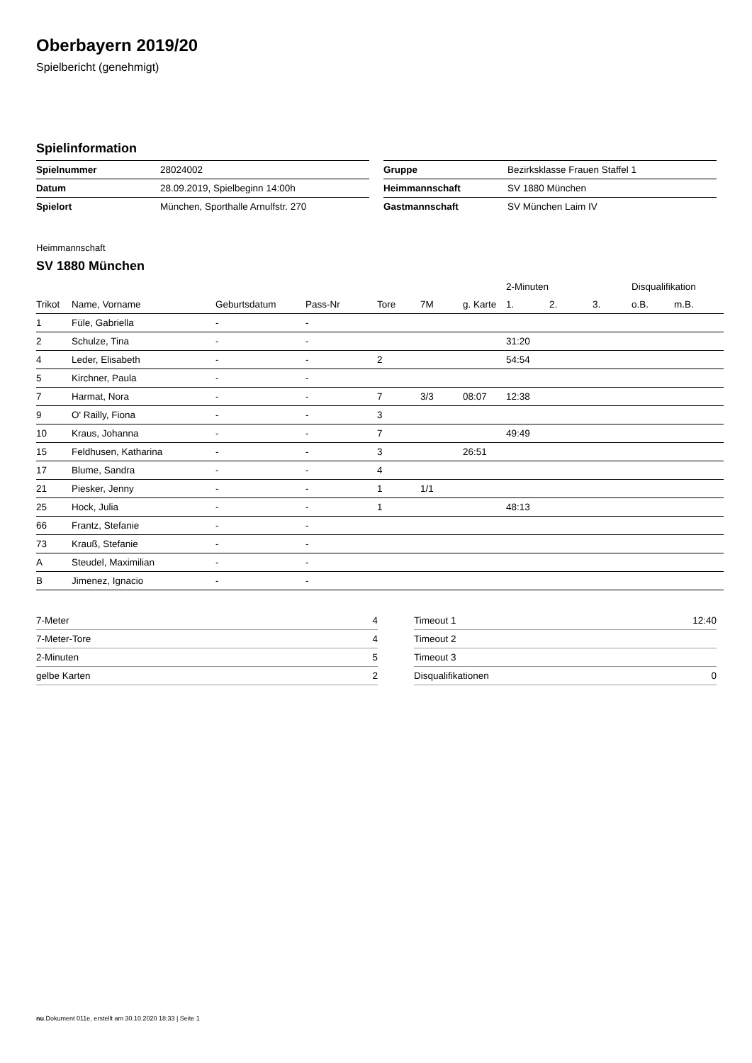Oberbayern 2019/20
Spielbericht (genehmigt)
Spielinformation
| Spielnummer | 28024002 |
| Datum | 28.09.2019, Spielbeginn 14:00h |
| Spielort | München, Sporthalle Arnulfstr. 270 |
| Gruppe | Bezirksklasse Frauen Staffel 1 |
| Heimmannschaft | SV 1880 München |
| Gastmannschaft | SV München Laim IV |
Heimmannschaft
SV 1880 München
| | | | | | | | 2-Minuten | | | Disqualifikation | |
| --- | --- | --- | --- | --- | --- | --- | --- | --- | --- | --- | --- |
| Trikot | Name, Vorname | Geburtsdatum | Pass-Nr | Tore | 7M | g. Karte | 1. | 2. | 3. | o.B. | m.B. |
| 1 | Füle, Gabriella | - | - | | | | | | | | |
| 2 | Schulze, Tina | - | - | | | | 31:20 | | | | |
| 4 | Leder, Elisabeth | - | - | 2 | | | 54:54 | | | | |
| 5 | Kirchner, Paula | - | - | | | | | | | | |
| 7 | Harmat, Nora | - | - | 7 | 3/3 | 08:07 | 12:38 | | | | |
| 9 | O' Railly, Fiona | - | - | 3 | | | | | | | |
| 10 | Kraus, Johanna | - | - | 7 | | | 49:49 | | | | |
| 15 | Feldhusen, Katharina | - | - | 3 | | 26:51 | | | | | |
| 17 | Blume, Sandra | - | - | 4 | | | | | | | |
| 21 | Piesker, Jenny | - | - | 1 | 1/1 | | | | | | |
| 25 | Hock, Julia | - | - | 1 | | | 48:13 | | | | |
| 66 | Frantz, Stefanie | - | - | | | | | | | | |
| 73 | Krauß, Stefanie | - | - | | | | | | | | |
| A | Steudel, Maximilian | - | - | | | | | | | | |
| B | Jimenez, Ignacio | - | - | | | | | | | | |
| 7-Meter | 4 |
| 7-Meter-Tore | 4 |
| 2-Minuten | 5 |
| gelbe Karten | 2 |
| Timeout 1 | 12:40 |
| Timeout 2 | |
| Timeout 3 | |
| Disqualifikationen | 0 |
nu.Dokument 011e, erstellt am 30.10.2020 18:33 | Seite 1